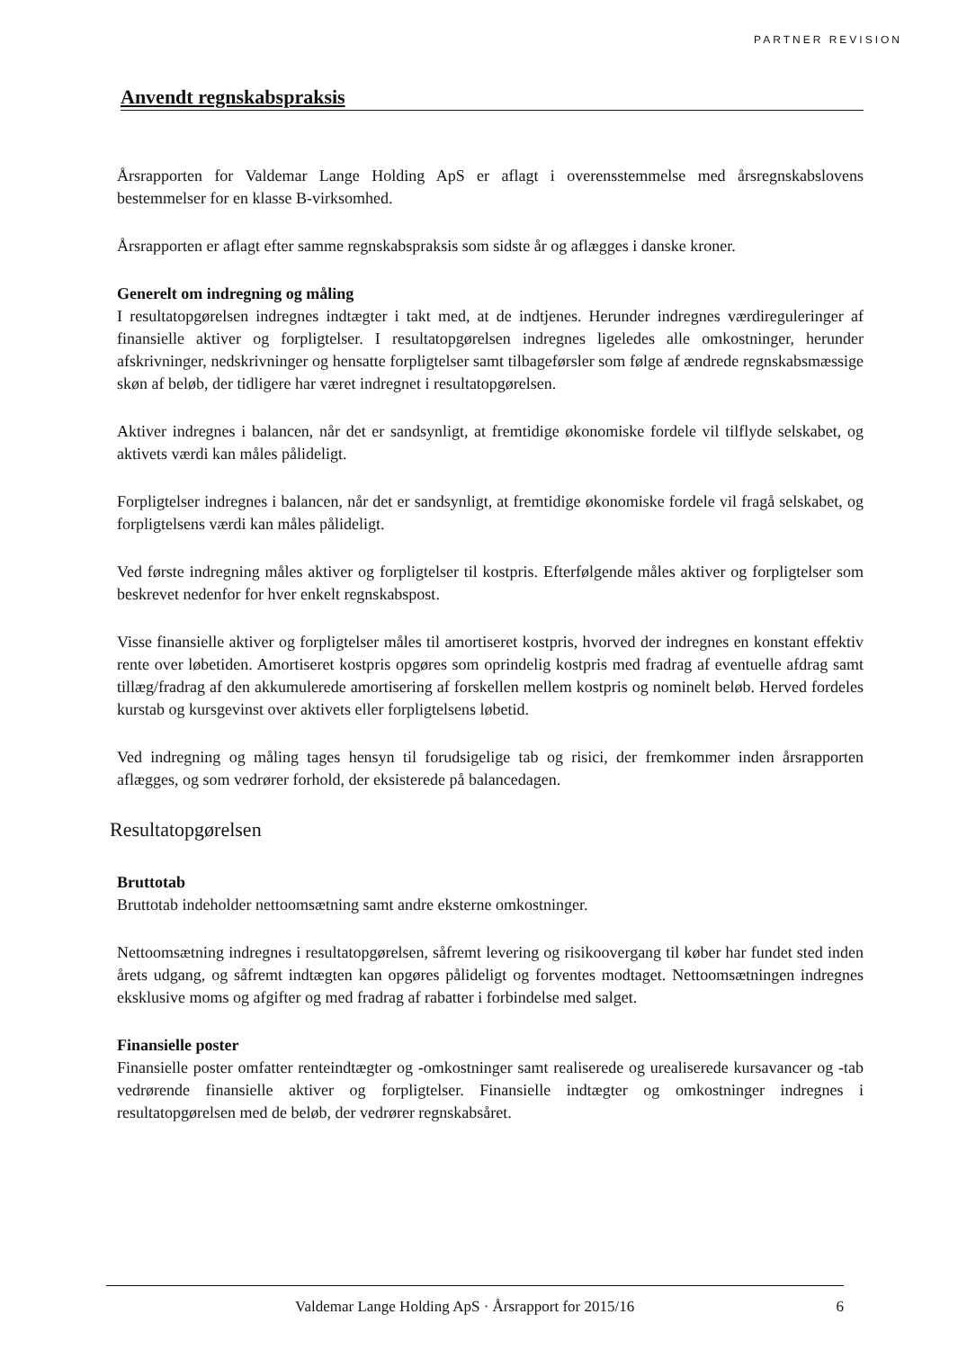PARTNER REVISION
Anvendt regnskabspraksis
Årsrapporten for Valdemar Lange Holding ApS er aflagt i overensstemmelse med årsregnskabslovens bestemmelser for en klasse B-virksomhed.
Årsrapporten er aflagt efter samme regnskabspraksis som sidste år og aflægges i danske kroner.
Generelt om indregning og måling
I resultatopgørelsen indregnes indtægter i takt med, at de indtjenes. Herunder indregnes værdireguleringer af finansielle aktiver og forpligtelser. I resultatopgørelsen indregnes ligeledes alle omkostninger, herunder afskrivninger, nedskrivninger og hensatte forpligtelser samt tilbageførsler som følge af ændrede regnskabsmæssige skøn af beløb, der tidligere har været indregnet i resultatopgørelsen.
Aktiver indregnes i balancen, når det er sandsynligt, at fremtidige økonomiske fordele vil tilflyde selskabet, og aktivets værdi kan måles pålideligt.
Forpligtelser indregnes i balancen, når det er sandsynligt, at fremtidige økonomiske fordele vil fragå selskabet, og forpligtelsens værdi kan måles pålideligt.
Ved første indregning måles aktiver og forpligtelser til kostpris. Efterfølgende måles aktiver og forpligtelser som beskrevet nedenfor for hver enkelt regnskabspost.
Visse finansielle aktiver og forpligtelser måles til amortiseret kostpris, hvorved der indregnes en konstant effektiv rente over løbetiden. Amortiseret kostpris opgøres som oprindelig kostpris med fradrag af eventuelle afdrag samt tillæg/fradrag af den akkumulerede amortisering af forskellen mellem kostpris og nominelt beløb. Herved fordeles kurstab og kursgevinst over aktivets eller forpligtelsens løbetid.
Ved indregning og måling tages hensyn til forudsigelige tab og risici, der fremkommer inden årsrapporten aflægges, og som vedrører forhold, der eksisterede på balancedagen.
Resultatopgørelsen
Bruttotab
Bruttotab indeholder nettoomsætning samt andre eksterne omkostninger.
Nettoomsætning indregnes i resultatopgørelsen, såfremt levering og risikoovergang til køber har fundet sted inden årets udgang, og såfremt indtægten kan opgøres pålideligt og forventes modtaget. Nettoomsætningen indregnes eksklusive moms og afgifter og med fradrag af rabatter i forbindelse med salget.
Finansielle poster
Finansielle poster omfatter renteindtægter og -omkostninger samt realiserede og urealiserede kursavancer og -tab vedrørende finansielle aktiver og forpligtelser. Finansielle indtægter og omkostninger indregnes i resultatopgørelsen med de beløb, der vedrører regnskabsåret.
Valdemar Lange Holding ApS · Årsrapport for 2015/16 6